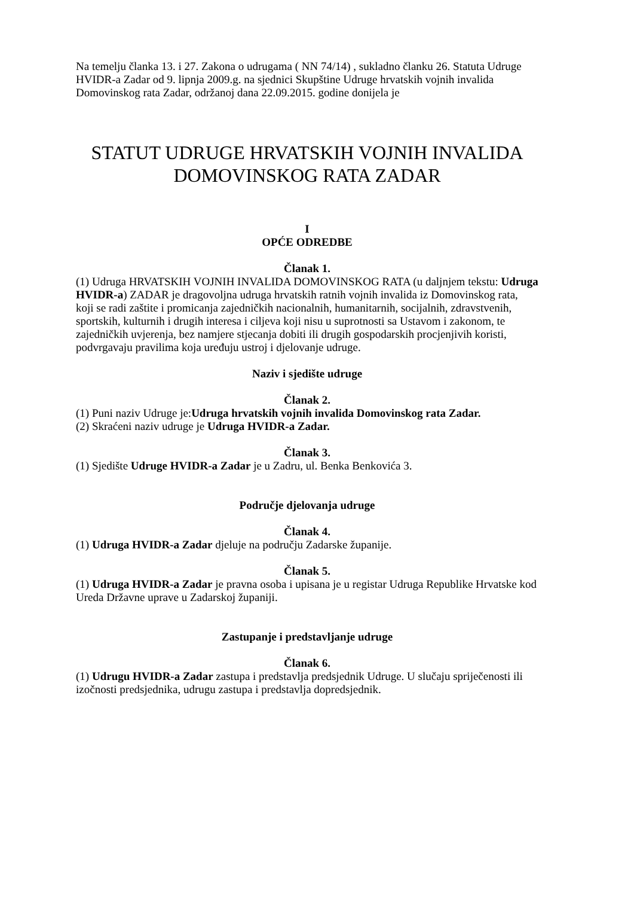Na temelju članka 13. i 27. Zakona o udrugama ( NN 74/14) , sukladno članku 26. Statuta Udruge HVIDR-a Zadar od 9. lipnja 2009.g. na sjednici Skupštine Udruge hrvatskih vojnih invalida Domovinskog rata Zadar, održanoj dana 22.09.2015. godine donijela je
STATUT UDRUGE HRVATSKIH VOJNIH INVALIDA
DOMOVINSKOG RATA ZADAR
I
OPĆE ODREDBE
Članak 1.
(1) Udruga HRVATSKIH VOJNIH INVALIDA DOMOVINSKOG RATA (u daljnjem tekstu: Udruga HVIDR-a) ZADAR je dragovoljna udruga hrvatskih ratnih vojnih invalida iz Domovinskog rata, koji se radi zaštite i promicanja zajedničkih nacionalnih, humanitarnih, socijalnih, zdravstvenih, sportskih, kulturnih i drugih interesa i ciljeva koji nisu u suprotnosti sa Ustavom i zakonom, te zajedničkih uvjerenja, bez namjere stjecanja dobiti ili drugih gospodarskih procjenjivih koristi, podvrgavaju pravilima koja uređuju ustroj i djelovanje udruge.
Naziv i sjedište udruge
Članak 2.
(1) Puni naziv Udruge je:Udruga hrvatskih vojnih invalida Domovinskog rata Zadar.
(2) Skraćeni naziv udruge je Udruga HVIDR-a Zadar.
Članak 3.
(1) Sjedište Udruge HVIDR-a Zadar je u Zadru, ul. Benka Benkovića 3.
Područje djelovanja udruge
Članak 4.
(1) Udruga HVIDR-a Zadar djeluje na području Zadarske županije.
Članak 5.
(1) Udruga HVIDR-a Zadar je pravna osoba i upisana je u registar Udruga Republike Hrvatske kod Ureda Državne uprave u Zadarskoj županiji.
Zastupanje i predstavljanje udruge
Članak 6.
(1) Udrugu HVIDR-a Zadar zastupa i predstavlja predsjednik Udruge. U slučaju spriječenosti ili izočnosti predsjednika, udrugu zastupa i predstavlja dopredsjednik.